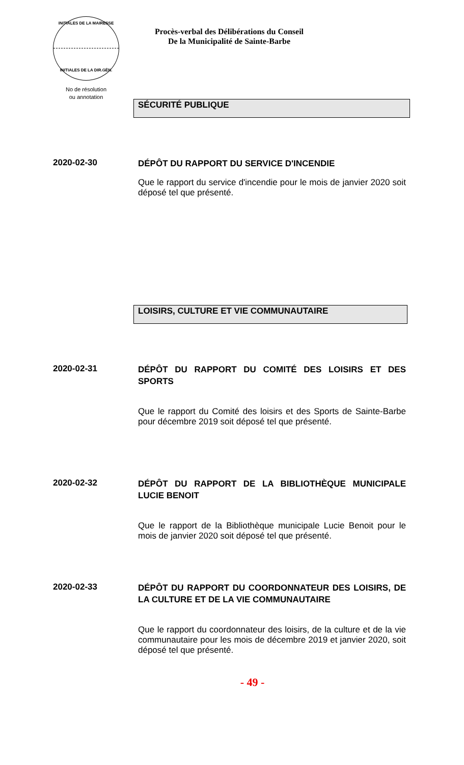INITIALES DE LA MAIRESSE
INITIALES DE LA DIR.GÉN.
Procès-verbal des Délibérations du Conseil
De la Municipalité de Sainte-Barbe
No de résolution
ou annotation
SÉCURITÉ PUBLIQUE
2020-02-30
DÉPÔT DU RAPPORT DU SERVICE D'INCENDIE
Que le rapport du service d'incendie pour le mois de janvier 2020 soit déposé tel que présenté.
LOISIRS, CULTURE ET VIE COMMUNAUTAIRE
2020-02-31
DÉPÔT DU RAPPORT DU COMITÉ DES LOISIRS ET DES SPORTS
Que le rapport du Comité des loisirs et des Sports de Sainte-Barbe pour décembre 2019 soit déposé tel que présenté.
2020-02-32
DÉPÔT DU RAPPORT DE LA BIBLIOTHÈQUE MUNICIPALE LUCIE BENOIT
Que le rapport de la Bibliothèque municipale Lucie Benoit pour le mois de janvier 2020 soit déposé tel que présenté.
2020-02-33
DÉPÔT DU RAPPORT DU COORDONNATEUR DES LOISIRS, DE LA CULTURE ET DE LA VIE COMMUNAUTAIRE
Que le rapport du coordonnateur des loisirs, de la culture et de la vie communautaire pour les mois de décembre 2019 et janvier 2020, soit déposé tel que présenté.
- 49 -